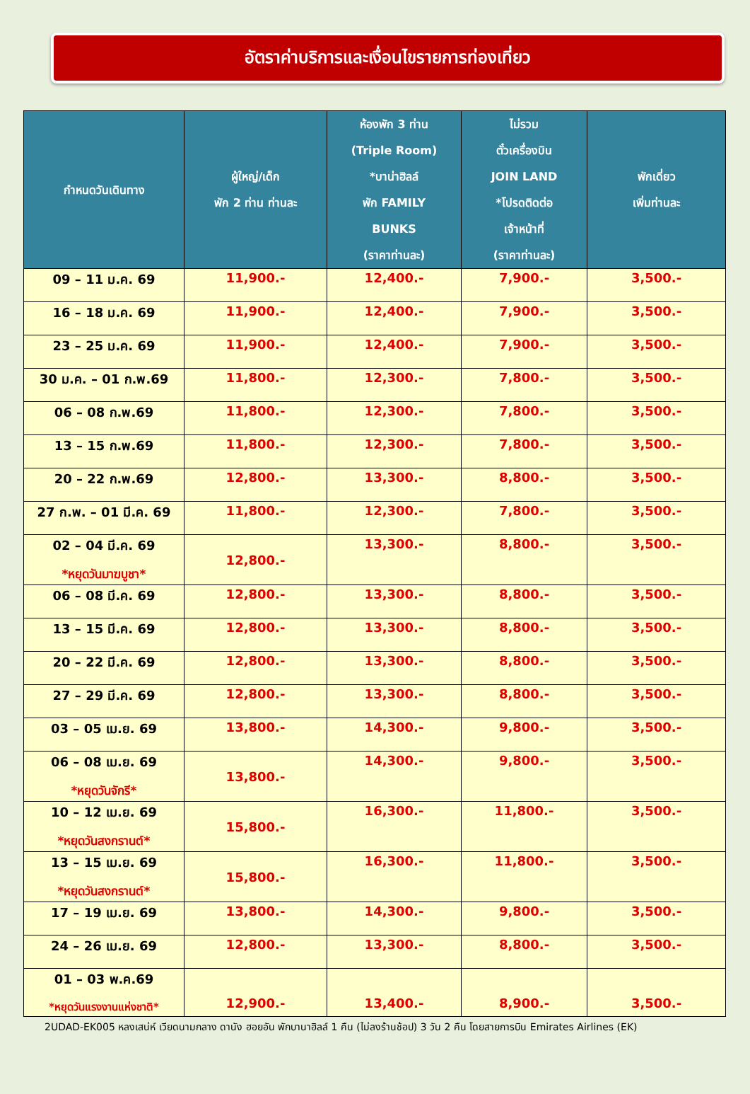อัตราค่าบริการและเงื่อนไขรายการท่องเที่ยว
| กำหนดวันเดินทาง | ผู้ใหญ่/เด็ก พัก 2 ท่าน ท่านละ | ห้องพัก 3 ท่าน (Triple Room) *บาน่าฮิลล์ พัก FAMILY BUNKS (ราคาท่านละ) | ไม่รวม ตั๋วเครื่องบิน JOIN LAND *โปรดติดต่อ เจ้าหน้าที่ (ราคาท่านละ) | พักเดี่ยว เพิ่มท่านละ |
| --- | --- | --- | --- | --- |
| 09 – 11 ม.ค. 69 | 11,900.- | 12,400.- | 7,900.- | 3,500.- |
| 16 – 18 ม.ค. 69 | 11,900.- | 12,400.- | 7,900.- | 3,500.- |
| 23 – 25 ม.ค. 69 | 11,900.- | 12,400.- | 7,900.- | 3,500.- |
| 30 ม.ค. – 01 ก.พ.69 | 11,800.- | 12,300.- | 7,800.- | 3,500.- |
| 06 – 08 ก.พ.69 | 11,800.- | 12,300.- | 7,800.- | 3,500.- |
| 13 – 15 ก.พ.69 | 11,800.- | 12,300.- | 7,800.- | 3,500.- |
| 20 – 22 ก.พ.69 | 12,800.- | 13,300.- | 8,800.- | 3,500.- |
| 27 ก.พ. – 01 มี.ค. 69 | 11,800.- | 12,300.- | 7,800.- | 3,500.- |
| 02 – 04 มี.ค. 69 *หยุดวันมาฆบูชา* | 12,800.- | 13,300.- | 8,800.- | 3,500.- |
| 06 – 08 มี.ค. 69 | 12,800.- | 13,300.- | 8,800.- | 3,500.- |
| 13 – 15 มี.ค. 69 | 12,800.- | 13,300.- | 8,800.- | 3,500.- |
| 20 – 22 มี.ค. 69 | 12,800.- | 13,300.- | 8,800.- | 3,500.- |
| 27 – 29 มี.ค. 69 | 12,800.- | 13,300.- | 8,800.- | 3,500.- |
| 03 – 05 เม.ย. 69 | 13,800.- | 14,300.- | 9,800.- | 3,500.- |
| 06 – 08 เม.ย. 69 *หยุดวันจักรี* | 13,800.- | 14,300.- | 9,800.- | 3,500.- |
| 10 – 12 เม.ย. 69 *หยุดวันสงกรานต์* | 15,800.- | 16,300.- | 11,800.- | 3,500.- |
| 13 – 15 เม.ย. 69 *หยุดวันสงกรานต์* | 15,800.- | 16,300.- | 11,800.- | 3,500.- |
| 17 – 19 เม.ย. 69 | 13,800.- | 14,300.- | 9,800.- | 3,500.- |
| 24 – 26 เม.ย. 69 | 12,800.- | 13,300.- | 8,800.- | 3,500.- |
| 01 – 03 พ.ค.69 *หยุดวันแรงงานแห่งชาติ* | 12,900.- | 13,400.- | 8,900.- | 3,500.- |
2UDAD-EK005 หลงเสน่ห์ เวียดนามกลาง ดานัง ฮอยอัน พักบานาฮิลล์ 1 คืน (ไม่ลงร้านช้อป) 3 วัน 2 คืน โดยสายการบิน Emirates Airlines (EK)